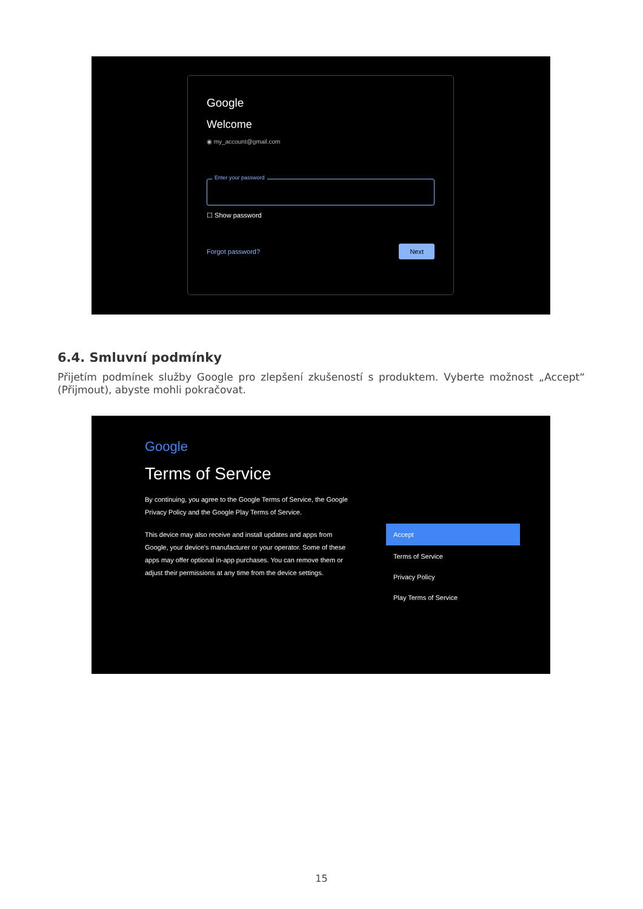Google
Welcome
◉ my_account@gmail.com
Enter your password
☐ Show password
Forgot password? Next
6.4. Smluvní podmínky
Přijetím podmínek služby Google pro zlepšení zkušeností s produktem. Vyberte možnost „Accept“ (Přijmout), abyste mohli pokračovat.
Google
Terms of Service
By continuing, you agree to the Google Terms of Service, the Google Privacy Policy and the Google Play Terms of Service.
This device may also receive and install updates and apps from Google, your device's manufacturer or your operator. Some of these apps may offer optional in-app purchases. You can remove them or adjust their permissions at any time from the device settings.
Accept
Terms of Service
Privacy Policy
Play Terms of Service
15